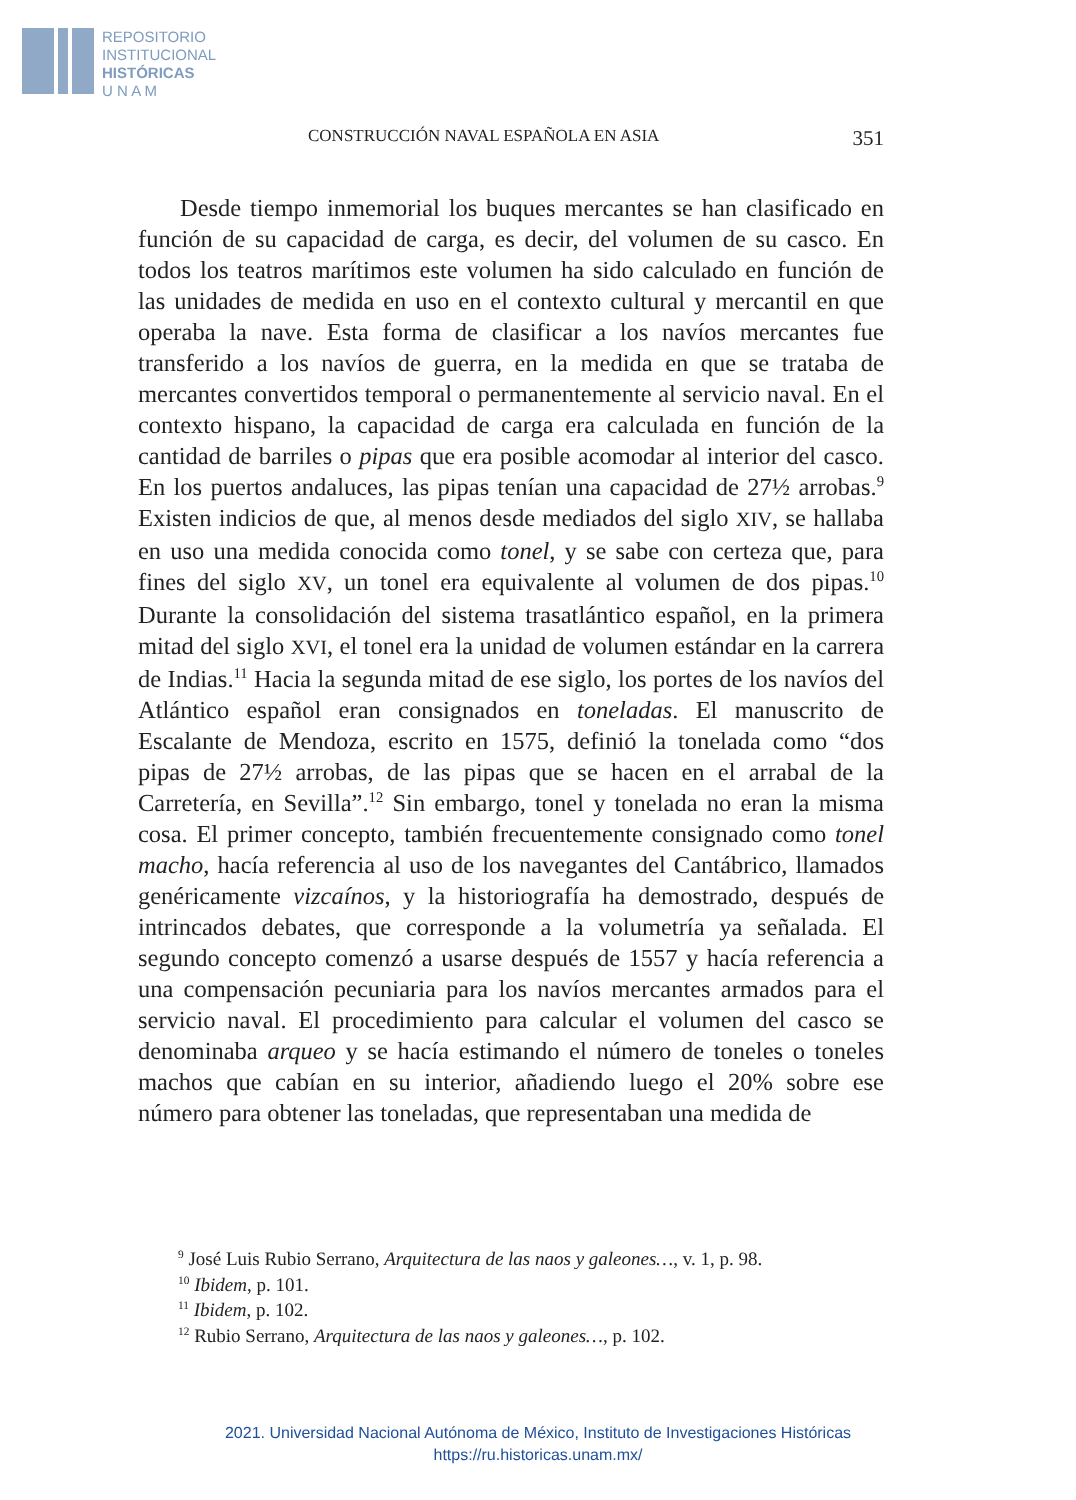REPOSITORIO
INSTITUCIONAL
HISTÓRICAS
U N A M
CONSTRUCCIÓN NAVAL ESPAÑOLA EN ASIA 351
Desde tiempo inmemorial los buques mercantes se han clasificado en función de su capacidad de carga, es decir, del volumen de su casco. En todos los teatros marítimos este volumen ha sido calculado en función de las unidades de medida en uso en el contexto cultural y mercantil en que operaba la nave. Esta forma de clasificar a los navíos mercantes fue transferido a los navíos de guerra, en la medida en que se trataba de mercantes convertidos temporal o permanentemente al servicio naval. En el contexto hispano, la capacidad de carga era calculada en función de la cantidad de barriles o pipas que era posible acomodar al interior del casco. En los puertos andaluces, las pipas tenían una capacidad de 27½ arrobas.<sup>9</sup> Existen indicios de que, al menos desde mediados del siglo XIV, se hallaba en uso una medida conocida como tonel, y se sabe con certeza que, para fines del siglo XV, un tonel era equivalente al volumen de dos pipas.<sup>10</sup> Durante la consolidación del sistema trasatlántico español, en la primera mitad del siglo XVI, el tonel era la unidad de volumen estándar en la carrera de Indias.<sup>11</sup> Hacia la segunda mitad de ese siglo, los portes de los navíos del Atlántico español eran consignados en toneladas. El manuscrito de Escalante de Mendoza, escrito en 1575, definió la tonelada como “dos pipas de 27½ arrobas, de las pipas que se hacen en el arrabal de la Carretería, en Sevilla”.<sup>12</sup> Sin embargo, tonel y tonelada no eran la misma cosa. El primer concepto, también frecuentemente consignado como tonel macho, hacía referencia al uso de los navegantes del Cantábrico, llamados genéricamente vizcaínos, y la historiografía ha demostrado, después de intrincados debates, que corresponde a la volumetría ya señalada. El segundo concepto comenzó a usarse después de 1557 y hacía referencia a una compensación pecuniaria para los navíos mercantes armados para el servicio naval. El procedimiento para calcular el volumen del casco se denominaba arqueo y se hacía estimando el número de toneles o toneles machos que cabían en su interior, añadiendo luego el 20% sobre ese número para obtener las toneladas, que representaban una medida de
<sup>9</sup> José Luis Rubio Serrano, Arquitectura de las naos y galeones…, v. 1, p. 98.
<sup>10</sup> Ibidem, p. 101.
<sup>11</sup> Ibidem, p. 102.
<sup>12</sup> Rubio Serrano, Arquitectura de las naos y galeones…, p. 102.
2021. Universidad Nacional Autónoma de México, Instituto de Investigaciones Históricas
https://ru.historicas.unam.mx/